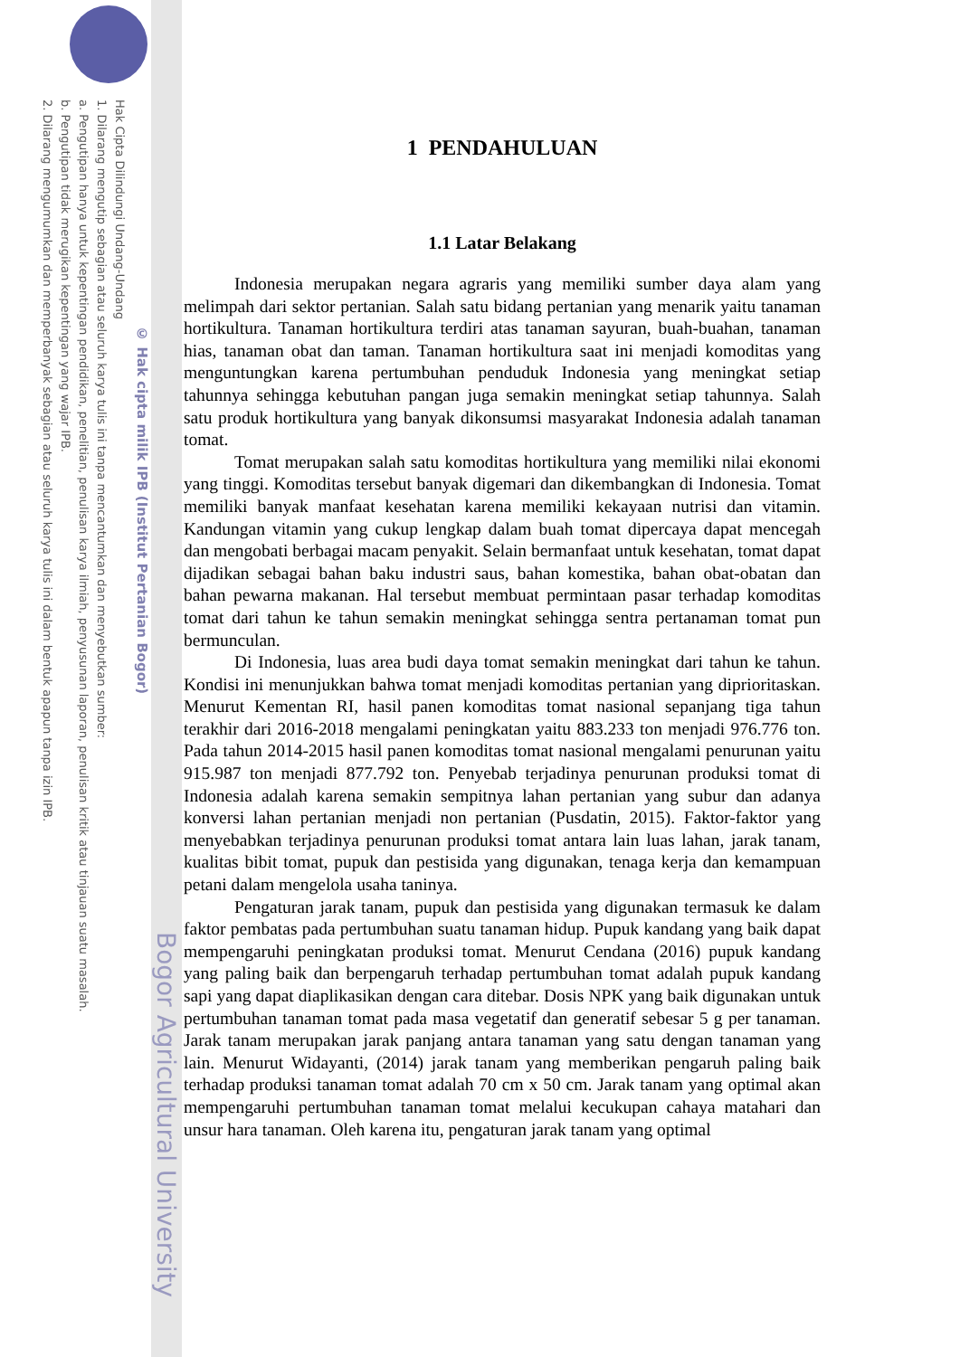Bogor Agricultural University
© Hak cipta milik IPB (Institut Pertanian Bogor)
Hak Cipta Dilindungi Undang-Undang
1. Dilarang mengutip sebagian atau seluruh karya tulis ini tanpa mencantumkan dan menyebutkan sumber:
a. Pengutipan hanya untuk kepentingan pendidikan, penelitian, penulisan karya ilmiah, penyusunan laporan, penulisan kritik atau tinjauan suatu masalah.
b. Pengutipan tidak merugikan kepentingan yang wajar IPB.
2. Dilarang mengumumkan dan memperbanyak sebagian atau seluruh karya tulis ini dalam bentuk apapun tanpa izin IPB.
1 PENDAHULUAN
1.1 Latar Belakang
Indonesia merupakan negara agraris yang memiliki sumber daya alam yang melimpah dari sektor pertanian. Salah satu bidang pertanian yang menarik yaitu tanaman hortikultura. Tanaman hortikultura terdiri atas tanaman sayuran, buah-buahan, tanaman hias, tanaman obat dan taman. Tanaman hortikultura saat ini menjadi komoditas yang menguntungkan karena pertumbuhan penduduk Indonesia yang meningkat setiap tahunnya sehingga kebutuhan pangan juga semakin meningkat setiap tahunnya. Salah satu produk hortikultura yang banyak dikonsumsi masyarakat Indonesia adalah tanaman tomat.
Tomat merupakan salah satu komoditas hortikultura yang memiliki nilai ekonomi yang tinggi. Komoditas tersebut banyak digemari dan dikembangkan di Indonesia. Tomat memiliki banyak manfaat kesehatan karena memiliki kekayaan nutrisi dan vitamin. Kandungan vitamin yang cukup lengkap dalam buah tomat dipercaya dapat mencegah dan mengobati berbagai macam penyakit. Selain bermanfaat untuk kesehatan, tomat dapat dijadikan sebagai bahan baku industri saus, bahan komestika, bahan obat-obatan dan bahan pewarna makanan. Hal tersebut membuat permintaan pasar terhadap komoditas tomat dari tahun ke tahun semakin meningkat sehingga sentra pertanaman tomat pun bermunculan.
Di Indonesia, luas area budi daya tomat semakin meningkat dari tahun ke tahun. Kondisi ini menunjukkan bahwa tomat menjadi komoditas pertanian yang diprioritaskan. Menurut Kementan RI, hasil panen komoditas tomat nasional sepanjang tiga tahun terakhir dari 2016-2018 mengalami peningkatan yaitu 883.233 ton menjadi 976.776 ton. Pada tahun 2014-2015 hasil panen komoditas tomat nasional mengalami penurunan yaitu 915.987 ton menjadi 877.792 ton. Penyebab terjadinya penurunan produksi tomat di Indonesia adalah karena semakin sempitnya lahan pertanian yang subur dan adanya konversi lahan pertanian menjadi non pertanian (Pusdatin, 2015). Faktor-faktor yang menyebabkan terjadinya penurunan produksi tomat antara lain luas lahan, jarak tanam, kualitas bibit tomat, pupuk dan pestisida yang digunakan, tenaga kerja dan kemampuan petani dalam mengelola usaha taninya.
Pengaturan jarak tanam, pupuk dan pestisida yang digunakan termasuk ke dalam faktor pembatas pada pertumbuhan suatu tanaman hidup. Pupuk kandang yang baik dapat mempengaruhi peningkatan produksi tomat. Menurut Cendana (2016) pupuk kandang yang paling baik dan berpengaruh terhadap pertumbuhan tomat adalah pupuk kandang sapi yang dapat diaplikasikan dengan cara ditebar. Dosis NPK yang baik digunakan untuk pertumbuhan tanaman tomat pada masa vegetatif dan generatif sebesar 5 g per tanaman. Jarak tanam merupakan jarak panjang antara tanaman yang satu dengan tanaman yang lain. Menurut Widayanti, (2014) jarak tanam yang memberikan pengaruh paling baik terhadap produksi tanaman tomat adalah 70 cm x 50 cm. Jarak tanam yang optimal akan mempengaruhi pertumbuhan tanaman tomat melalui kecukupan cahaya matahari dan unsur hara tanaman. Oleh karena itu, pengaturan jarak tanam yang optimal